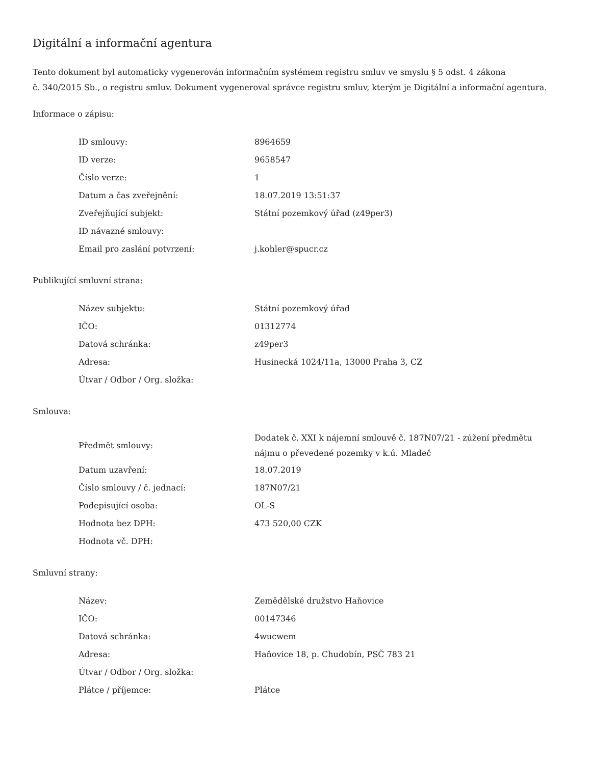Digitální a informační agentura
Tento dokument byl automaticky vygenerován informačním systémem registru smluv ve smyslu § 5 odst. 4 zákona
č. 340/2015 Sb., o registru smluv. Dokument vygeneroval správce registru smluv, kterým je Digitální a informační agentura.
Informace o zápisu:
| ID smlouvy: | 8964659 |
| ID verze: | 9658547 |
| Číslo verze: | 1 |
| Datum a čas zveřejnění: | 18.07.2019 13:51:37 |
| Zveřejňující subjekt: | Státní pozemkový úřad (z49per3) |
| ID návazné smlouvy: | |
| Email pro zaslání potvrzení: | j.kohler@spucr.cz |
Publikující smluvní strana:
| Název subjektu: | Státní pozemkový úřad |
| IČO: | 01312774 |
| Datová schránka: | z49per3 |
| Adresa: | Husinecká 1024/11a, 13000 Praha 3, CZ |
| Útvar / Odbor / Org. složka: | |
Smlouva:
| Předmět smlouvy: | Dodatek č. XXI k nájemní smlouvě č. 187N07/21 - zúžení předmětu nájmu o převedené pozemky v k.ú. Mladeč |
| Datum uzavření: | 18.07.2019 |
| Číslo smlouvy / č. jednací: | 187N07/21 |
| Podepisující osoba: | OL-S |
| Hodnota bez DPH: | 473 520,00 CZK |
| Hodnota vč. DPH: | |
Smluvní strany:
| Název: | Zemědělské družstvo Haňovice |
| IČO: | 00147346 |
| Datová schránka: | 4wucwem |
| Adresa: | Haňovice 18, p. Chudobín, PSČ 783 21 |
| Útvar / Odbor / Org. složka: | |
| Plátce / příjemce: | Plátce |